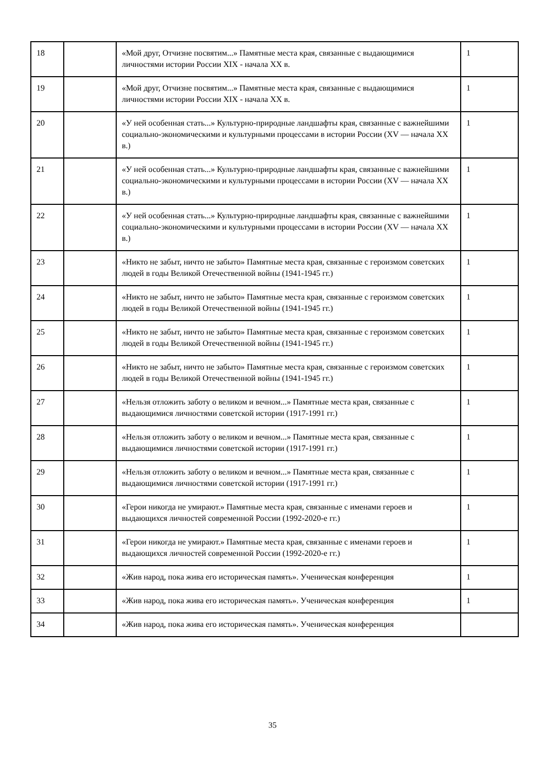| 18 | | «Мой друг, Отчизне посвятим...» Памятные места края, связанные с выдающимися личностями истории России XIX - начала XX в. | 1 |
| 19 | | «Мой друг, Отчизне посвятим...» Памятные места края, связанные с выдающимися личностями истории России XIX - начала XX в. | 1 |
| 20 | | «У ней особенная стать...» Культурно-природные ландшафты края, связанные с важнейшими социально-экономическими и культурными процессами в истории России (XV — начала XX в.) | 1 |
| 21 | | «У ней особенная стать...» Культурно-природные ландшафты края, связанные с важнейшими социально-экономическими и культурными процессами в истории России (XV — начала XX в.) | 1 |
| 22 | | «У ней особенная стать...» Культурно-природные ландшафты края, связанные с важнейшими социально-экономическими и культурными процессами в истории России (XV — начала XX в.) | 1 |
| 23 | | «Никто не забыт, ничто не забыто» Памятные места края, связанные с героизмом советских людей в годы Великой Отечественной войны (1941-1945 гг.) | 1 |
| 24 | | «Никто не забыт, ничто не забыто» Памятные места края, связанные с героизмом советских людей в годы Великой Отечественной войны (1941-1945 гг.) | 1 |
| 25 | | «Никто не забыт, ничто не забыто» Памятные места края, связанные с героизмом советских людей в годы Великой Отечественной войны (1941-1945 гг.) | 1 |
| 26 | | «Никто не забыт, ничто не забыто» Памятные места края, связанные с героизмом советских людей в годы Великой Отечественной войны (1941-1945 гг.) | 1 |
| 27 | | «Нельзя отложить заботу о великом и вечном...» Памятные места края, связанные с выдающимися личностями советской истории (1917-1991 гг.) | 1 |
| 28 | | «Нельзя отложить заботу о великом и вечном...» Памятные места края, связанные с выдающимися личностями советской истории (1917-1991 гг.) | 1 |
| 29 | | «Нельзя отложить заботу о великом и вечном...» Памятные места края, связанные с выдающимися личностями советской истории (1917-1991 гг.) | 1 |
| 30 | | «Герои никогда не умирают.» Памятные места края, связанные с именами героев и выдающихся личностей современной России (1992-2020-е гг.) | 1 |
| 31 | | «Герои никогда не умирают.» Памятные места края, связанные с именами героев и выдающихся личностей современной России (1992-2020-е гг.) | 1 |
| 32 | | «Жив народ, пока жива его историческая память». Ученическая конференция | 1 |
| 33 | | «Жив народ, пока жива его историческая память». Ученическая конференция | 1 |
| 34 | | «Жив народ, пока жива его историческая память». Ученическая конференция | |
35